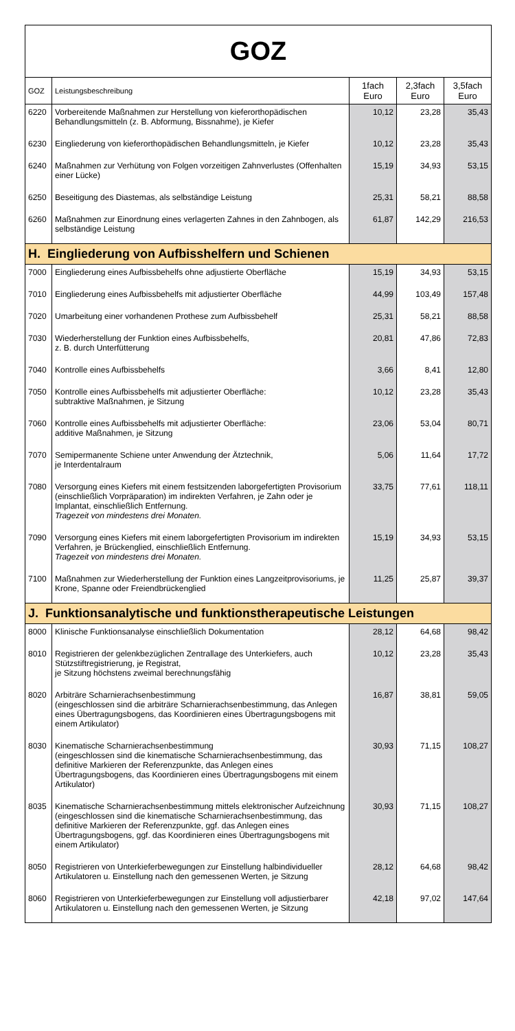| GOZ | | | | |
| GOZ | Leistungsbeschreibung | 1fach Euro | 2,3fach Euro | 3,5fach Euro |
| 6220 | Vorbereitende Maßnahmen zur Herstellung von kieferorthopädischen Behandlungsmitteln (z. B. Abformung, Bissnahme), je Kiefer | 10,12 | 23,28 | 35,43 |
| 6230 | Eingliederung von kieferorthopädischen Behandlungsmitteln, je Kiefer | 10,12 | 23,28 | 35,43 |
| 6240 | Maßnahmen zur Verhütung von Folgen vorzeitigen Zahnverlustes (Offenhalten einer Lücke) | 15,19 | 34,93 | 53,15 |
| 6250 | Beseitigung des Diastemas, als selbständige Leistung | 25,31 | 58,21 | 88,58 |
| 6260 | Maßnahmen zur Einordnung eines verlagerten Zahnes in den Zahnbogen, als selbständige Leistung | 61,87 | 142,29 | 216,53 |
| H. Eingliederung von Aufbisshelfern und Schienen | | | | |
| 7000 | Eingliederung eines Aufbissbehelfs ohne adjustierte Oberfläche | 15,19 | 34,93 | 53,15 |
| 7010 | Eingliederung eines Aufbissbehelfs mit adjustierter Oberfläche | 44,99 | 103,49 | 157,48 |
| 7020 | Umarbeitung einer vorhandenen Prothese zum Aufbissbehelf | 25,31 | 58,21 | 88,58 |
| 7030 | Wiederherstellung der Funktion eines Aufbissbehelfs, z. B. durch Unterfütterung | 20,81 | 47,86 | 72,83 |
| 7040 | Kontrolle eines Aufbissbehelfs | 3,66 | 8,41 | 12,80 |
| 7050 | Kontrolle eines Aufbissbehelfs mit adjustierter Oberfläche: subtraktive Maßnahmen, je Sitzung | 10,12 | 23,28 | 35,43 |
| 7060 | Kontrolle eines Aufbissbehelfs mit adjustierter Oberfläche: additive Maßnahmen, je Sitzung | 23,06 | 53,04 | 80,71 |
| 7070 | Semipermanente Schiene unter Anwendung der Ätztechnik, je Interdentalraum | 5,06 | 11,64 | 17,72 |
| 7080 | Versorgung eines Kiefers mit einem festsitzenden laborgefertigten Provisorium (einschließlich Vorpräparation) im indirekten Verfahren, je Zahn oder je Implantat, einschließlich Entfernung. Tragezeit von mindestens drei Monaten. | 33,75 | 77,61 | 118,11 |
| 7090 | Versorgung eines Kiefers mit einem laborgefertigten Provisorium im indirekten Verfahren, je Brückenglied, einschließlich Entfernung. Tragezeit von mindestens drei Monaten. | 15,19 | 34,93 | 53,15 |
| 7100 | Maßnahmen zur Wiederherstellung der Funktion eines Langzeitprovisoriums, je Krone, Spanne oder Freiendbrückenglied | 11,25 | 25,87 | 39,37 |
| J. Funktionsanalytische und funktionstherapeutische Leistungen | | | | |
| 8000 | Klinische Funktionsanalyse einschließlich Dokumentation | 28,12 | 64,68 | 98,42 |
| 8010 | Registrieren der gelenkbezüglichen Zentrallage des Unterkiefers, auch Stützstiftregistrierung, je Registrat, je Sitzung höchstens zweimal berechnungsfähig | 10,12 | 23,28 | 35,43 |
| 8020 | Arbiträre Scharnierachsenbestimmung (eingeschlossen sind die arbiträre Scharnierachsenbestimmung, das Anlegen eines Übertragungsbogens, das Koordinieren eines Übertragungsbogens mit einem Artikulator) | 16,87 | 38,81 | 59,05 |
| 8030 | Kinematische Scharnierachsenbestimmung (eingeschlossen sind die kinematische Scharnierachsenbestimmung, das definitive Markieren der Referenzpunkte, das Anlegen eines Übertragungsbogens, das Koordinieren eines Übertragungsbogens mit einem Artikulator) | 30,93 | 71,15 | 108,27 |
| 8035 | Kinematische Scharnierachsenbestimmung mittels elektronischer Aufzeichnung (eingeschlossen sind die kinematische Scharnierachsenbestimmung, das definitive Markieren der Referenzpunkte, ggf. das Anlegen eines Übertragungsbogens, ggf. das Koordinieren eines Übertragungsbogens mit einem Artikulator) | 30,93 | 71,15 | 108,27 |
| 8050 | Registrieren von Unterkieferbewegungen zur Einstellung halbindividueller Artikulatoren u. Einstellung nach den gemessenen Werten, je Sitzung | 28,12 | 64,68 | 98,42 |
| 8060 | Registrieren von Unterkieferbewegungen zur Einstellung voll adjustierbarer Artikulatoren u. Einstellung nach den gemessenen Werten, je Sitzung | 42,18 | 97,02 | 147,64 |